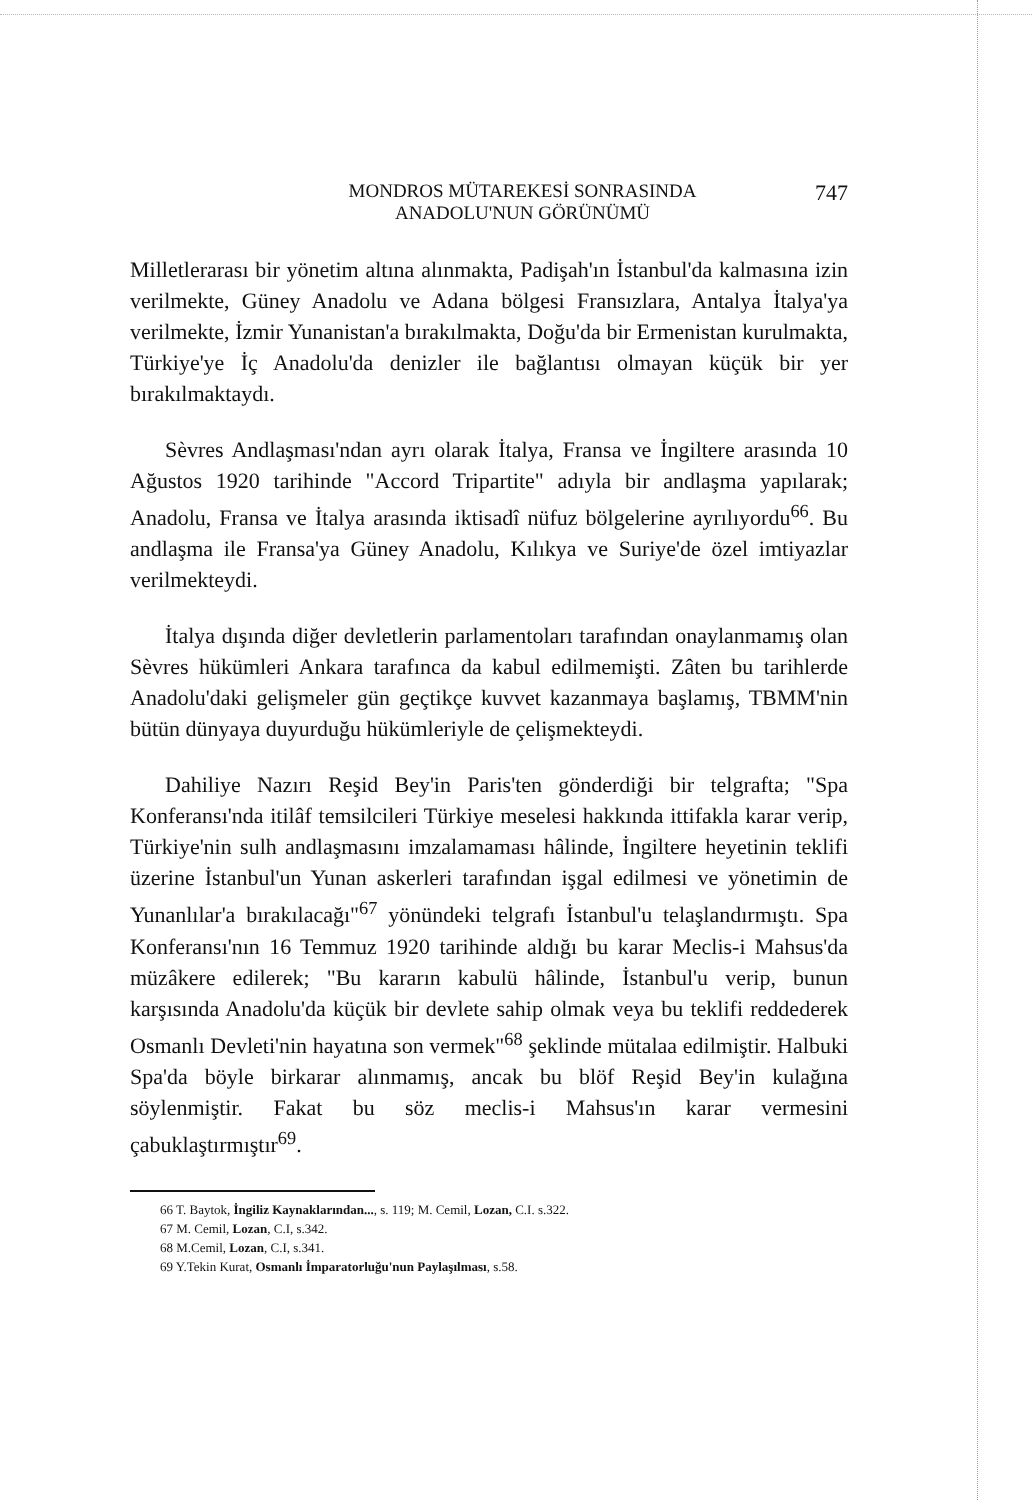MONDROS MÜTAREKESİ SONRASINDA
ANADOLU'NUN GÖRÜNÜMÜ
747
Milletlerarası bir yönetim altına alınmakta, Padişah'ın İstanbul'da kalmasına izin verilmekte, Güney Anadolu ve Adana bölgesi Fransızlara, Antalya İtalya'ya verilmekte, İzmir Yunanistan'a bırakılmakta, Doğu'da bir Ermenistan kurulmakta, Türkiye'ye İç Anadolu'da denizler ile bağlantısı olmayan küçük bir yer bırakılmaktaydı.
Sèvres Andlaşması'ndan ayrı olarak İtalya, Fransa ve İngiltere arasında 10 Ağustos 1920 tarihinde "Accord Tripartite" adıyla bir andlaşma yapılarak; Anadolu, Fransa ve İtalya arasında iktisadî nüfuz bölgelerine ayrılıyordu<sup>66</sup>. Bu andlaşma ile Fransa'ya Güney Anadolu, Kılıkya ve Suriye'de özel imtiyazlar verilmekteydi.
İtalya dışında diğer devletlerin parlamentoları tarafından onaylanmamış olan Sèvres hükümleri Ankara tarafınca da kabul edilmemişti. Zâten bu tarihlerde Anadolu'daki gelişmeler gün geçtikçe kuvvet kazanmaya başlamış, TBMM'nin bütün dünyaya duyurduğu hükümleriyle de çelişmekteydi.
Dahiliye Nazırı Reşid Bey'in Paris'ten gönderdiği bir telgrafta; "Spa Konferansı'nda itilâf temsilcileri Türkiye meselesi hakkında ittifakla karar verip, Türkiye'nin sulh andlaşmasını imzalamaması hâlinde, İngiltere heyetinin teklifi üzerine İstanbul'un Yunan askerleri tarafından işgal edilmesi ve yönetimin de Yunanlılar'a bırakılacağı"<sup>67</sup> yönündeki telgrafı İstanbul'u telaşlandırmıştı. Spa Konferansı'nın 16 Temmuz 1920 tarihinde aldığı bu karar Meclis-i Mahsus'da müzâkere edilerek; "Bu kararın kabulü hâlinde, İstanbul'u verip, bunun karşısında Anadolu'da küçük bir devlete sahip olmak veya bu teklifi reddederek Osmanlı Devleti'nin hayatına son vermek"<sup>68</sup> şeklinde mütalaa edilmiştir. Halbuki Spa'da böyle birkarar alınmamış, ancak bu blöf Reşid Bey'in kulağına söylenmiştir. Fakat bu söz meclis-i Mahsus'ın karar vermesini çabuklaştırmıştır<sup>69</sup>.
66 T. Baytok, İngiliz Kaynaklarından..., s. 119; M. Cemil, Lozan, C.I. s.322.
67 M. Cemil, Lozan, C.I, s.342.
68 M.Cemil, Lozan, C.I, s.341.
69 Y.Tekin Kurat, Osmanlı İmparatorluğu'nun Paylaşılması, s.58.